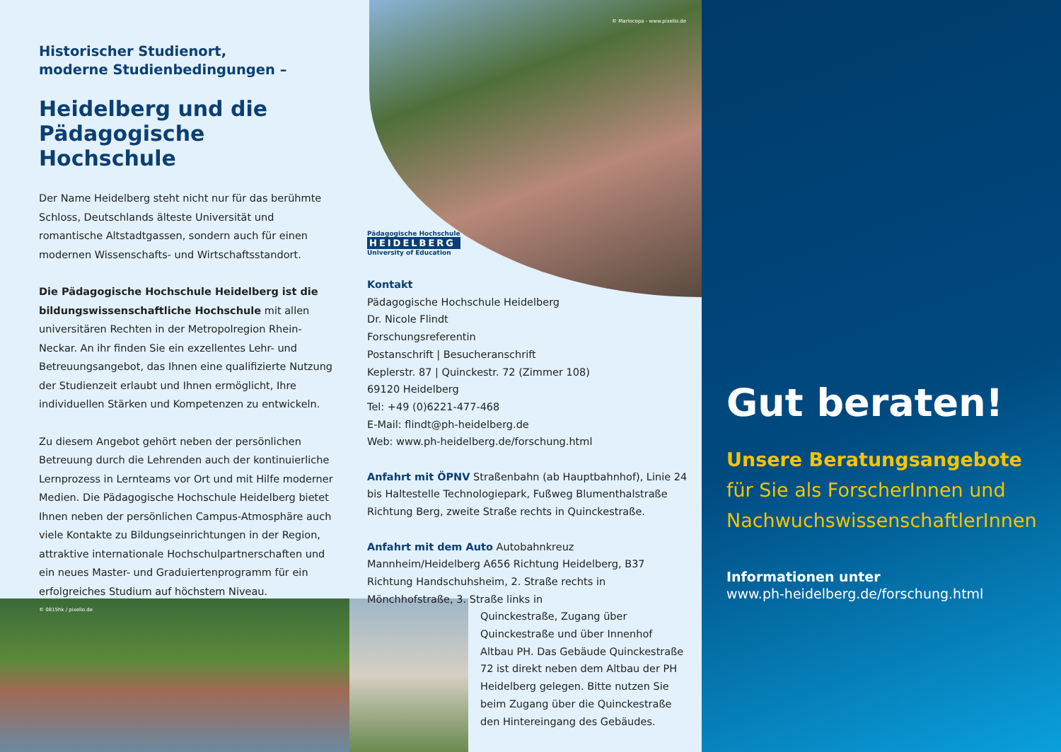Historischer Studienort,
moderne Studienbedingungen –
Heidelberg und die
Pädagogische Hochschule
Der Name Heidelberg steht nicht nur für das berühmte Schloss, Deutschlands älteste Universität und romantische Altstadtgassen, sondern auch für einen modernen Wissenschafts- und Wirtschaftsstandort.
Die Pädagogische Hochschule Heidelberg ist die bildungswissenschaftliche Hochschule mit allen universitären Rechten in der Metropolregion Rhein-Neckar. An ihr finden Sie ein exzellentes Lehr- und Betreuungsangebot, das Ihnen eine qualifizierte Nutzung der Studienzeit erlaubt und Ihnen ermöglicht, Ihre individuellen Stärken und Kompetenzen zu entwickeln.
Zu diesem Angebot gehört neben der persönlichen Betreuung durch die Lehrenden auch der kontinuierliche Lernprozess in Lernteams vor Ort und mit Hilfe moderner Medien. Die Pädagogische Hochschule Heidelberg bietet Ihnen neben der persönlichen Campus-Atmosphäre auch viele Kontakte zu Bildungseinrichtungen in der Region, attraktive internationale Hochschulpartnerschaften und ein neues Master- und Graduiertenprogramm für ein erfolgreiches Studium auf höchstem Niveau.
© 0815hk / pixelio.de
© Mariocopa - www.pixelio.de
Pädagogische Hochschule
HEIDELBERG
University of Education
Kontakt
Pädagogische Hochschule Heidelberg
Dr. Nicole Flindt
Forschungsreferentin
Postanschrift | Besucheranschrift
Keplerstr. 87 | Quinckestr. 72 (Zimmer 108)
69120 Heidelberg
Tel: +49 (0)6221-477-468
E-Mail: flindt@ph-heidelberg.de
Web: www.ph-heidelberg.de/forschung.html
Anfahrt mit ÖPNV Straßenbahn (ab Hauptbahnhof), Linie 24 bis Haltestelle Technologiepark, Fußweg Blumenthalstraße Richtung Berg, zweite Straße rechts in Quinckestraße.
Anfahrt mit dem Auto Autobahnkreuz Mannheim/Heidelberg A656 Richtung Heidelberg, B37 Richtung Handschuhsheim, 2. Straße rechts in Mönchhofstraße, 3. Straße links in
Quinckestraße, Zugang über Quinckestraße und über Innenhof Altbau PH. Das Gebäude Quinckestraße 72 ist direkt neben dem Altbau der PH Heidelberg gelegen. Bitte nutzen Sie beim Zugang über die Quinckestraße den Hintereingang des Gebäudes.
Gut beraten!
Unsere Beratungsangebote
für Sie als ForscherInnen und
NachwuchswissenschaftlerInnen
Informationen unter
www.ph-heidelberg.de/forschung.html